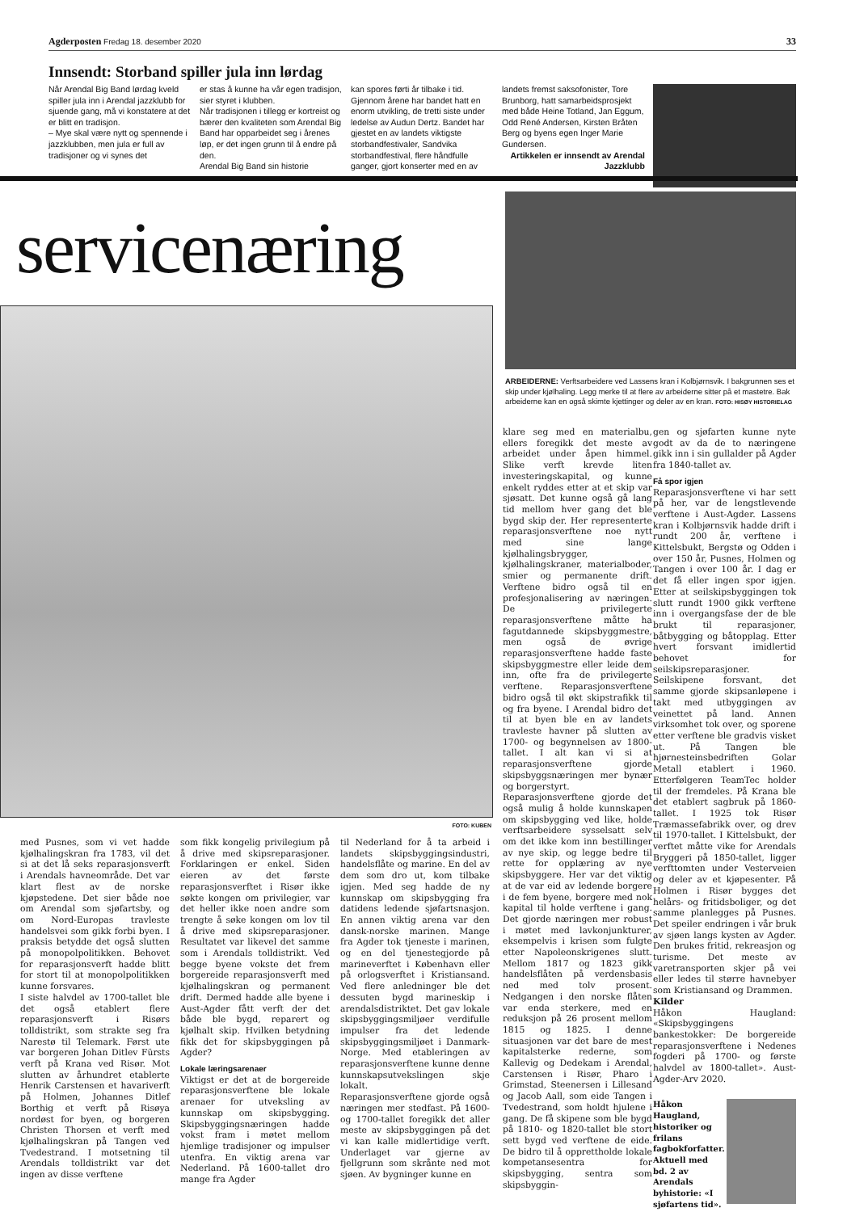Agderposten Fredag 18. desember 2020 33
Innsendt: Storband spiller jula inn lørdag
Når Arendal Big Band lørdag kveld spiller jula inn i Arendal jazzklubb for sjuende gang, må vi konstatere at det er blitt en tradisjon.
– Mye skal være nytt og spennende i jazzklubben, men jula er full av tradisjoner og vi synes det
er stas å kunne ha vår egen tradisjon, sier styret i klubben.
Når tradisjonen i tillegg er kortreist og bærer den kvaliteten som Arendal Big Band har opparbeidet seg i årenes løp, er det ingen grunn til å endre på den.
Arendal Big Band sin historie
kan spores førti år tilbake i tid.
Gjennom årene har bandet hatt en enorm utvikling, de tretti siste under ledelse av Audun Dertz. Bandet har gjestet en av landets viktigste storbandfestivaler, Sandvika storbandfestival, flere håndfulle ganger, gjort konserter med en av
landets fremst saksofonister, Tore Brunborg, hatt samarbeidsprosjekt med både Heine Totland, Jan Eggum, Odd René Andersen, Kirsten Bråten Berg og byens egen Inger Marie Gundersen.
Artikkelen er innsendt av Arendal Jazzklubb
servicenæring
FOTO: KUBEN
ARBEIDERNE: Verftsarbeidere ved Lassens kran i Kolbjørnsvik. I bakgrunnen ses et skip under kjølhaling. Legg merke til at flere av arbeiderne sitter på et mastetre. Bak arbeiderne kan en også skimte kjettinger og deler av en kran. FOTO: HISØY HISTORIELAG
med Pusnes, som vi vet hadde kjølhalingskran fra 1783, vil det si at det lå seks reparasjonsverft i Arendals havneområde. Det var klart flest av de norske kjøpstedene. Det sier både noe om Arendal som sjøfartsby, og om Nord-Europas travleste handelsvei som gikk forbi byen. I praksis betydde det også slutten på monopolpolitikken. Behovet for reparasjonsverft hadde blitt for stort til at monopolpolitikken kunne forsvares.
I siste halvdel av 1700-tallet ble det også etablert flere reparasjonsverft i Risørs tolldistrikt, som strakte seg fra Narestø til Telemark. Først ute var borgeren Johan Ditlev Fürsts verft på Krana ved Risør. Mot slutten av århundret etablerte Henrik Carstensen et havariverft på Holmen, Johannes Ditlef Borthig et verft på Risøya nordøst for byen, og borgeren Christen Thorsen et verft med kjølhalingskran på Tangen ved Tvedestrand. I motsetning til Arendals tolldistrikt var det ingen av disse verftene
som fikk kongelig privilegium på å drive med skipsreparasjoner. Forklaringen er enkel. Siden eieren av det første reparasjonsverftet i Risør ikke søkte kongen om privilegier, var det heller ikke noen andre som trengte å søke kongen om lov til å drive med skipsreparasjoner. Resultatet var likevel det samme som i Arendals tolldistrikt. Ved begge byene vokste det frem borgereide reparasjonsverft med kjølhalingskran og permanent drift. Dermed hadde alle byene i Aust-Agder fått verft der det både ble bygd, reparert og kjølhalt skip. Hvilken betydning fikk det for skipsbyggingen på Agder?
Lokale læringsarenaer
Viktigst er det at de borgereide reparasjonsverftene ble lokale arenaer for utveksling av kunnskap om skipsbygging. Skipsbyggingsnæringen hadde vokst fram i møtet mellom hjemlige tradisjoner og impulser utenfra. En viktig arena var Nederland. På 1600-tallet dro mange fra Agder
til Nederland for å ta arbeid i landets skipsbyggingsindustri, handelsflåte og marine. En del av dem som dro ut, kom tilbake igjen. Med seg hadde de ny kunnskap om skipsbygging fra datidens ledende sjøfartsnasjon. En annen viktig arena var den dansk-norske marinen. Mange fra Agder tok tjeneste i marinen, og en del tjenestegjorde på marineverftet i København eller på orlogsverftet i Kristiansand. Ved flere anledninger ble det dessuten bygd marineskip i arendalsdistriktet. Det gav lokale skipsbyggingsmiljøer verdifulle impulser fra det ledende skipsbyggingsmiljøet i Danmark-Norge. Med etableringen av reparasjonsverftene kunne denne kunnskapsutvekslingen skje lokalt.
Reparasjonsverftene gjorde også næringen mer stedfast. På 1600- og 1700-tallet foregikk det aller meste av skipsbyggingen på det vi kan kalle midlertidige verft. Underlaget var gjerne av fjellgrunn som skrånte ned mot sjøen. Av bygninger kunne en
klare seg med en materialbu, ellers foregikk det meste av arbeidet under åpen himmel. Slike verft krevde liten investeringskapital, og kunne enkelt ryddes etter at et skip var sjøsatt. Det kunne også gå lang tid mellom hver gang det ble bygd skip der. Her representerte reparasjonsverftene noe nytt med sine lange kjølhalingsbrygger, kjølhalingskraner, materialboder, smier og permanente drift. Verftene bidro også til en profesjonalisering av næringen. De privilegerte reparasjonsverftene måtte ha fagutdannede skipsbyggmestre, men også de øvrige reparasjonsverftene hadde faste skipsbyggmestre eller leide dem inn, ofte fra de privilegerte verftene. Reparasjonsverftene bidro også til økt skipstrafikk til og fra byene. I Arendal bidro det til at byen ble en av landets travleste havner på slutten av 1700- og begynnelsen av 1800-tallet. I alt kan vi si at reparasjonsverftene gjorde skipsbyggsnæringen mer bynær og borgerstyrt.
Reparasjonsverftene gjorde det også mulig å holde kunnskapen om skipsbygging ved like, holde verftsarbeidere sysselsatt selv om det ikke kom inn bestillinger av nye skip, og legge bedre til rette for opplæring av nye skipsbyggere. Her var det viktig at de var eid av ledende borgere i de fem byene, borgere med nok kapital til holde verftene i gang. Det gjorde næringen mer robust i møtet med lavkonjunkturer, eksempelvis i krisen som fulgte etter Napoleonskrigenes slutt. Mellom 1817 og 1823 gikk handelsflåten på verdensbasis ned med tolv prosent. Nedgangen i den norske flåten var enda sterkere, med en reduksjon på 26 prosent mellom 1815 og 1825. I denne situasjonen var det bare de mest kapitalsterke rederne, som Kallevig og Dedekam i Arendal, Carstensen i Risør, Pharo i Grimstad, Steenersen i Lillesand og Jacob Aall, som eide Tangen i Tvedestrand, som holdt hjulene i gang. De få skipene som ble bygd på 1810- og 1820-tallet ble stort sett bygd ved verftene de eide. De bidro til å opprettholde lokale kompetansesentra for skipsbygging, sentra som skipsbyggin-
gen og sjøfarten kunne nyte godt av da de to næringene gikk inn i sin gullalder på Agder fra 1840-tallet av.
Få spor igjen
Reparasjonsverftene vi har sett på her, var de lengstlevende verftene i Aust-Agder. Lassens kran i Kolbjørnsvik hadde drift i rundt 200 år, verftene i Kittelsbukt, Bergstø og Odden i over 150 år, Pusnes, Holmen og Tangen i over 100 år. I dag er det få eller ingen spor igjen. Etter at seilskipsbyggingen tok slutt rundt 1900 gikk verftene inn i overgangsfase der de ble brukt til reparasjoner, båtbygging og båtopplag. Etter hvert forsvant imidlertid behovet for seilskipsreparasjoner. Seilskipene forsvant, det samme gjorde skipsanløpene i takt med utbyggingen av veinettet på land. Annen virksomhet tok over, og sporene etter verftene ble gradvis visket ut. På Tangen ble hjørnesteinsbedriften Golar Metall etablert i 1960. Etterfølgeren TeamTec holder til der fremdeles. På Krana ble det etablert sagbruk på 1860-tallet. I 1925 tok Risør Træmassefabrikk over, og drev til 1970-tallet. I Kittelsbukt, der verftet måtte vike for Arendals Bryggeri på 1850-tallet, ligger verfttomten under Vesterveien og deler av et kjøpesenter. På Holmen i Risør bygges det helårs- og fritidsboliger, og det samme planlegges på Pusnes. Det speiler endringen i vår bruk av sjøen langs kysten av Agder. Den brukes fritid, rekreasjon og turisme. Det meste av varetransporten skjer på vei eller ledes til større havnebyer som Kristiansand og Drammen.
Kilder
Håkon Haugland: «Skipsbyggingens bankestokker: De borgereide reparasjonsverftene i Nedenes fogderi på 1700- og første halvdel av 1800-tallet». Aust-Agder-Arv 2020.
Håkon Haugland, historiker og frilans fagbokforfatter. Aktuell med bd. 2 av Arendals byhistorie: «I sjøfartens tid».